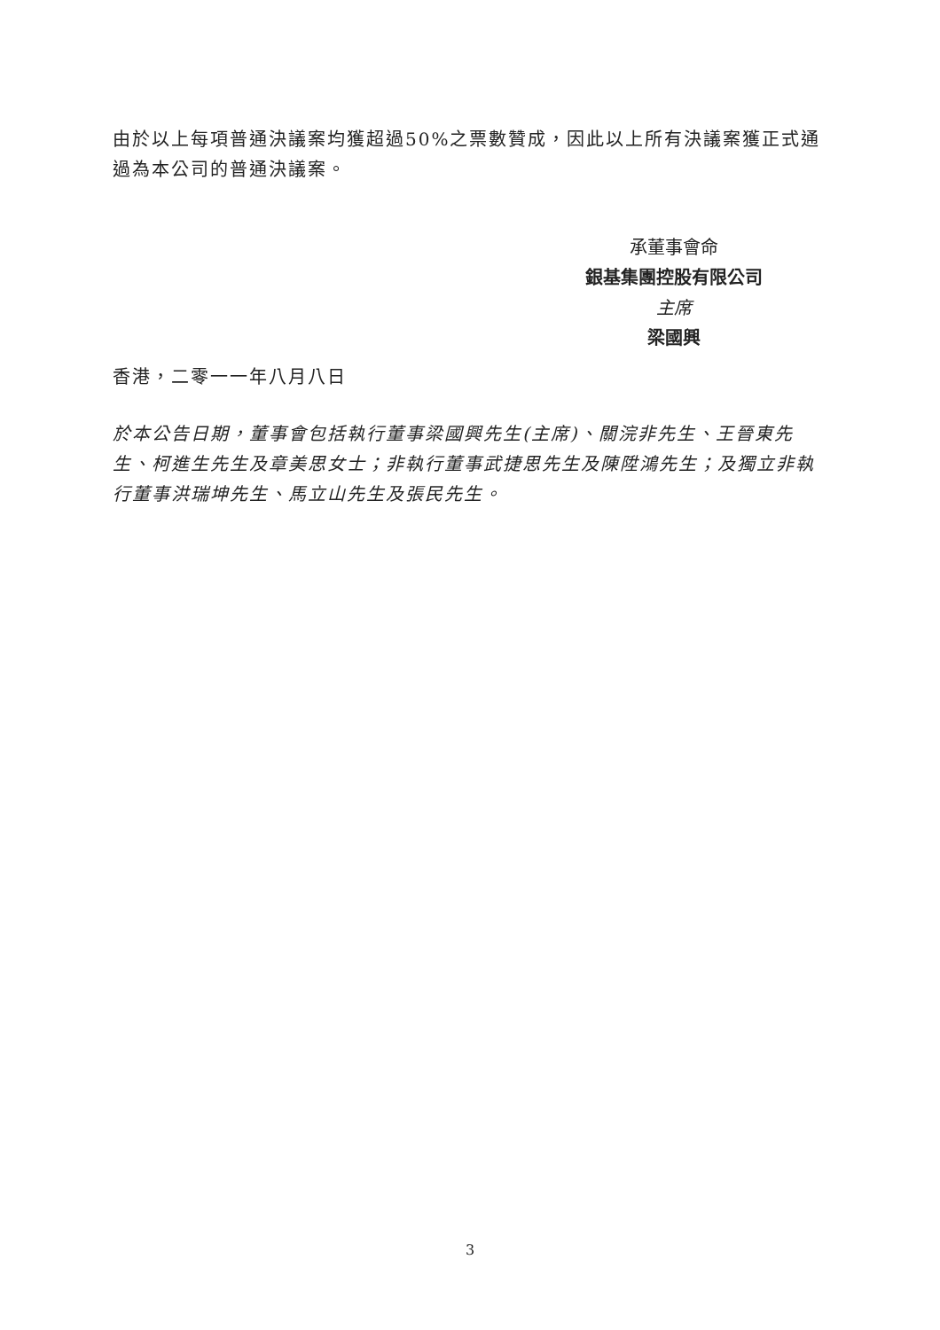由於以上每項普通決議案均獲超過50%之票數贊成，因此以上所有決議案獲正式通過為本公司的普通決議案。
承董事會命
銀基集團控股有限公司
主席
梁國興
香港，二零一一年八月八日
於本公告日期，董事會包括執行董事梁國興先生(主席)、關浣非先生、王晉東先生、柯進生先生及章美思女士；非執行董事武捷思先生及陳陞鴻先生；及獨立非執行董事洪瑞坤先生、馬立山先生及張民先生。
3